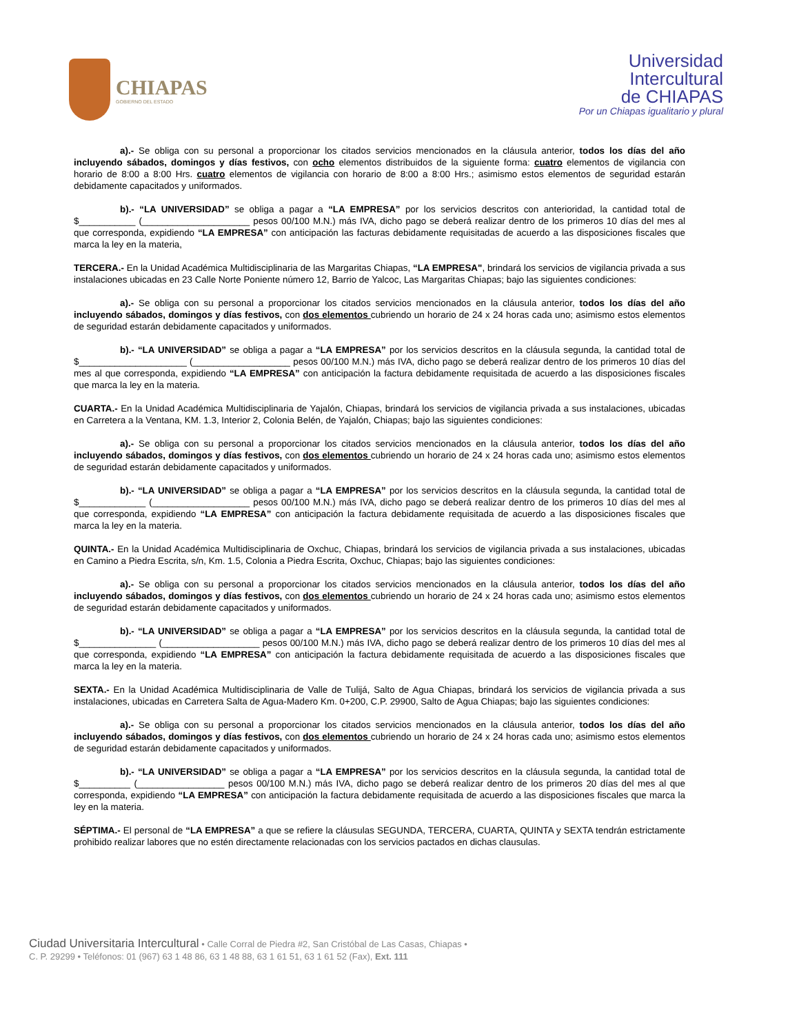CHIAPAS
GOBIERNO DEL ESTADO
Universidad
Intercultural
de CHIAPAS
Por un Chiapas igualitario y plural
a).- Se obliga con su personal a proporcionar los citados servicios mencionados en la cláusula anterior, todos los días del año incluyendo sábados, domingos y días festivos, con ocho elementos distribuidos de la siguiente forma: cuatro elementos de vigilancia con horario de 8:00 a 8:00 Hrs. cuatro elementos de vigilancia con horario de 8:00 a 8:00 Hrs.; asimismo estos elementos de seguridad estarán debidamente capacitados y uniformados.
b).- “LA UNIVERSIDAD” se obliga a pagar a “LA EMPRESA” por los servicios descritos con anterioridad, la cantidad total de $___________ (_____________________ pesos 00/100 M.N.) más IVA, dicho pago se deberá realizar dentro de los primeros 10 días del mes al que corresponda, expidiendo “LA EMPRESA” con anticipación las facturas debidamente requisitadas de acuerdo a las disposiciones fiscales que marca la ley en la materia,
TERCERA.- En la Unidad Académica Multidisciplinaria de las Margaritas Chiapas, “LA EMPRESA", brindará los servicios de vigilancia privada a sus instalaciones ubicadas en 23 Calle Norte Poniente número 12, Barrio de Yalcoc, Las Margaritas Chiapas; bajo las siguientes condiciones:
a).- Se obliga con su personal a proporcionar los citados servicios mencionados en la cláusula anterior, todos los días del año incluyendo sábados, domingos y días festivos, con dos elementos cubriendo un horario de 24 x 24 horas cada uno; asimismo estos elementos de seguridad estarán debidamente capacitados y uniformados.
b).- “LA UNIVERSIDAD” se obliga a pagar a “LA EMPRESA” por los servicios descritos en la cláusula segunda, la cantidad total de $_____________________ (___________________ pesos 00/100 M.N.) más IVA, dicho pago se deberá realizar dentro de los primeros 10 días del mes al que corresponda, expidiendo “LA EMPRESA” con anticipación la factura debidamente requisitada de acuerdo a las disposiciones fiscales que marca la ley en la materia.
CUARTA.- En la Unidad Académica Multidisciplinaria de Yajalón, Chiapas, brindará los servicios de vigilancia privada a sus instalaciones, ubicadas en Carretera a la Ventana, KM. 1.3, Interior 2, Colonia Belén, de Yajalón, Chiapas; bajo las siguientes condiciones:
a).- Se obliga con su personal a proporcionar los citados servicios mencionados en la cláusula anterior, todos los días del año incluyendo sábados, domingos y días festivos, con dos elementos cubriendo un horario de 24 x 24 horas cada uno; asimismo estos elementos de seguridad estarán debidamente capacitados y uniformados.
b).- “LA UNIVERSIDAD” se obliga a pagar a “LA EMPRESA” por los servicios descritos en la cláusula segunda, la cantidad total de $_____________ (___________________ pesos 00/100 M.N.) más IVA, dicho pago se deberá realizar dentro de los primeros 10 días del mes al que corresponda, expidiendo “LA EMPRESA” con anticipación la factura debidamente requisitada de acuerdo a las disposiciones fiscales que marca la ley en la materia.
QUINTA.- En la Unidad Académica Multidisciplinaria de Oxchuc, Chiapas, brindará los servicios de vigilancia privada a sus instalaciones, ubicadas en Camino a Piedra Escrita, s/n, Km. 1.5, Colonia a Piedra Escrita, Oxchuc, Chiapas; bajo las siguientes condiciones:
a).- Se obliga con su personal a proporcionar los citados servicios mencionados en la cláusula anterior, todos los días del año incluyendo sábados, domingos y días festivos, con dos elementos cubriendo un horario de 24 x 24 horas cada uno; asimismo estos elementos de seguridad estarán debidamente capacitados y uniformados.
b).- “LA UNIVERSIDAD” se obliga a pagar a “LA EMPRESA” por los servicios descritos en la cláusula segunda, la cantidad total de $_______________ (___________________ pesos 00/100 M.N.) más IVA, dicho pago se deberá realizar dentro de los primeros 10 días del mes al que corresponda, expidiendo “LA EMPRESA” con anticipación la factura debidamente requisitada de acuerdo a las disposiciones fiscales que marca la ley en la materia.
SEXTA.- En la Unidad Académica Multidisciplinaria de Valle de Tulijá, Salto de Agua Chiapas, brindará los servicios de vigilancia privada a sus instalaciones, ubicadas en Carretera Salta de Agua-Madero Km. 0+200, C.P. 29900, Salto de Agua Chiapas; bajo las siguientes condiciones:
a).- Se obliga con su personal a proporcionar los citados servicios mencionados en la cláusula anterior, todos los días del año incluyendo sábados, domingos y días festivos, con dos elementos cubriendo un horario de 24 x 24 horas cada uno; asimismo estos elementos de seguridad estarán debidamente capacitados y uniformados.
b).- “LA UNIVERSIDAD” se obliga a pagar a “LA EMPRESA” por los servicios descritos en la cláusula segunda, la cantidad total de $__________ (_________________ pesos 00/100 M.N.) más IVA, dicho pago se deberá realizar dentro de los primeros 20 días del mes al que corresponda, expidiendo “LA EMPRESA” con anticipación la factura debidamente requisitada de acuerdo a las disposiciones fiscales que marca la ley en la materia.
SÉPTIMA.- El personal de “LA EMPRESA” a que se refiere la cláusulas SEGUNDA, TERCERA, CUARTA, QUINTA y SEXTA tendrán estrictamente prohibido realizar labores que no estén directamente relacionadas con los servicios pactados en dichas clausulas.
Ciudad Universitaria Intercultural • Calle Corral de Piedra #2, San Cristóbal de Las Casas, Chiapas • C. P. 29299 • Teléfonos: 01 (967) 63 1 48 86, 63 1 48 88, 63 1 61 51, 63 1 61 52 (Fax), Ext. 111